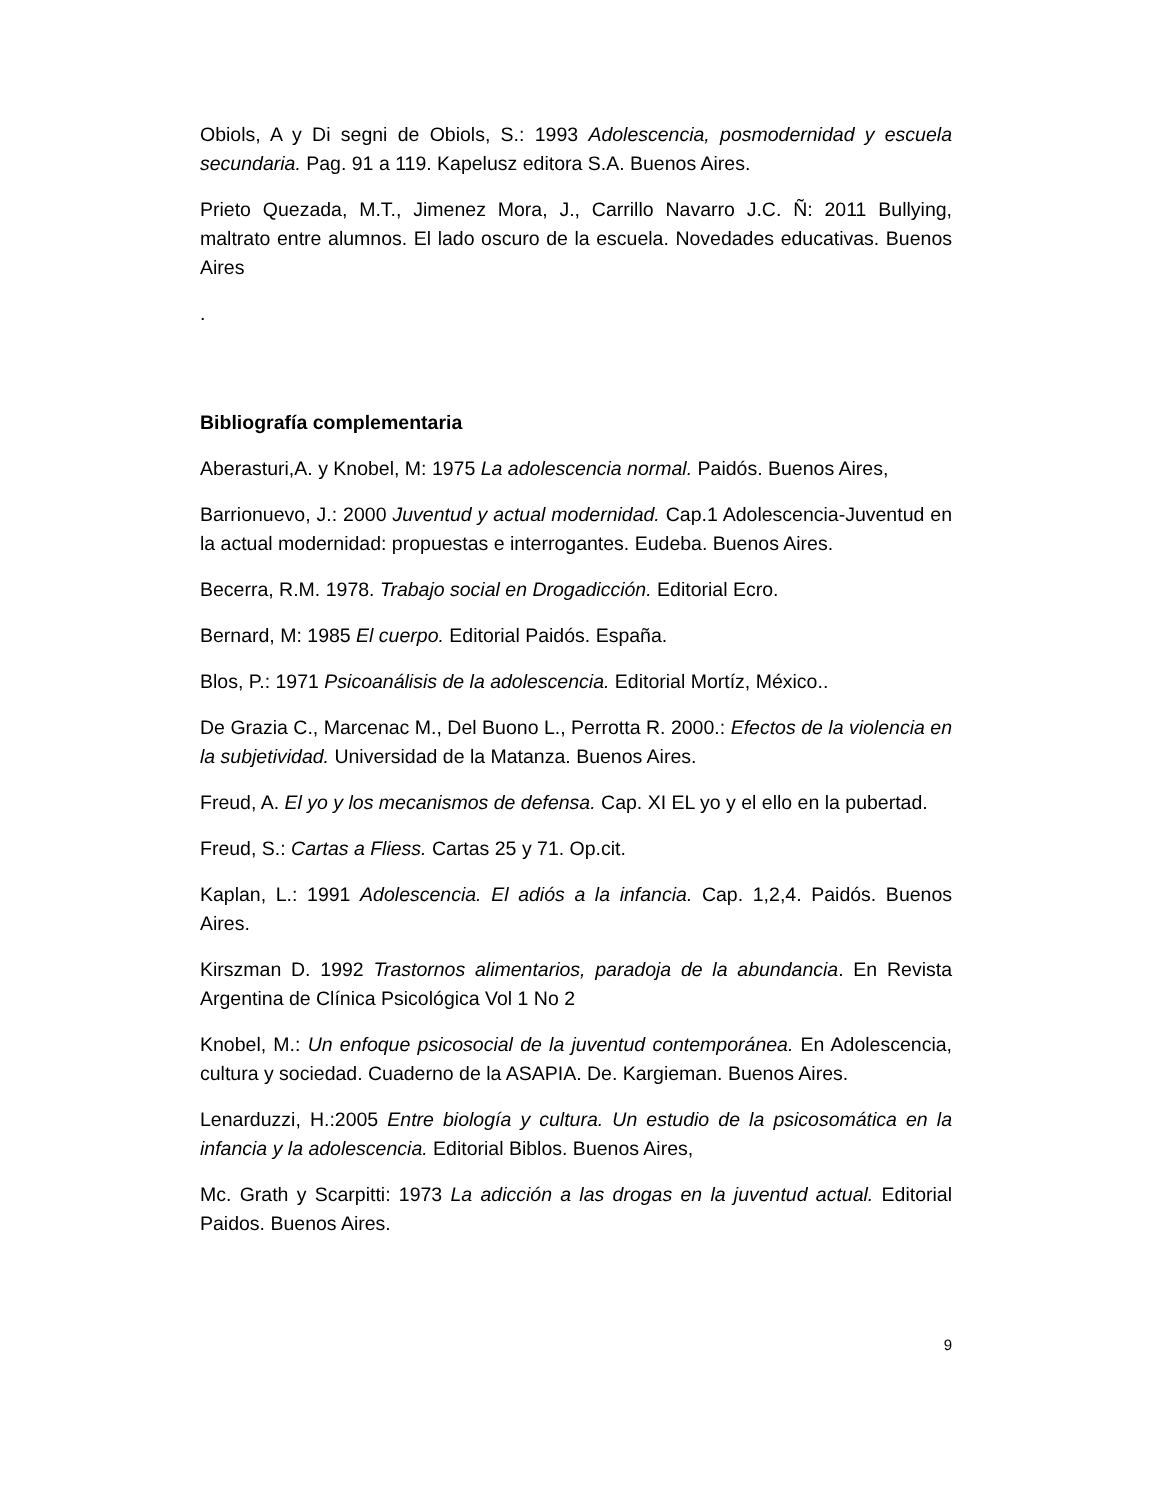Obiols, A y Di segni de Obiols, S.: 1993 Adolescencia, posmodernidad y escuela secundaria. Pag. 91 a 119. Kapelusz editora S.A. Buenos Aires.
Prieto Quezada, M.T., Jimenez Mora, J., Carrillo Navarro J.C. Ñ: 2011 Bullying, maltrato entre alumnos. El lado oscuro de la escuela. Novedades educativas. Buenos Aires
.
Bibliografía complementaria
Aberasturi,A. y Knobel, M: 1975 La adolescencia normal. Paidós. Buenos Aires,
Barrionuevo, J.: 2000 Juventud y actual modernidad. Cap.1 Adolescencia-Juventud en la actual modernidad: propuestas e interrogantes. Eudeba. Buenos Aires.
Becerra, R.M. 1978. Trabajo social en Drogadicción. Editorial Ecro.
Bernard, M: 1985 El cuerpo. Editorial Paidós. España.
Blos, P.: 1971 Psicoanálisis de la adolescencia. Editorial Mortíz, México..
De Grazia C., Marcenac M., Del Buono L., Perrotta R. 2000.: Efectos de la violencia en la subjetividad. Universidad de la Matanza. Buenos Aires.
Freud, A. El yo y los mecanismos de defensa. Cap. XI EL yo y el ello en la pubertad.
Freud, S.: Cartas a Fliess. Cartas 25 y 71. Op.cit.
Kaplan, L.: 1991 Adolescencia. El adiós a la infancia. Cap. 1,2,4. Paidós. Buenos Aires.
Kirszman D. 1992 Trastornos alimentarios, paradoja de la abundancia. En Revista Argentina de Clínica Psicológica Vol 1 No 2
Knobel, M.: Un enfoque psicosocial de la juventud contemporánea. En Adolescencia, cultura y sociedad. Cuaderno de la ASAPIA. De. Kargieman. Buenos Aires.
Lenarduzzi, H.:2005 Entre biología y cultura. Un estudio de la psicosomática en la infancia y la adolescencia. Editorial Biblos. Buenos Aires,
Mc. Grath y Scarpitti: 1973 La adicción a las drogas en la juventud actual. Editorial Paidos. Buenos Aires.
9